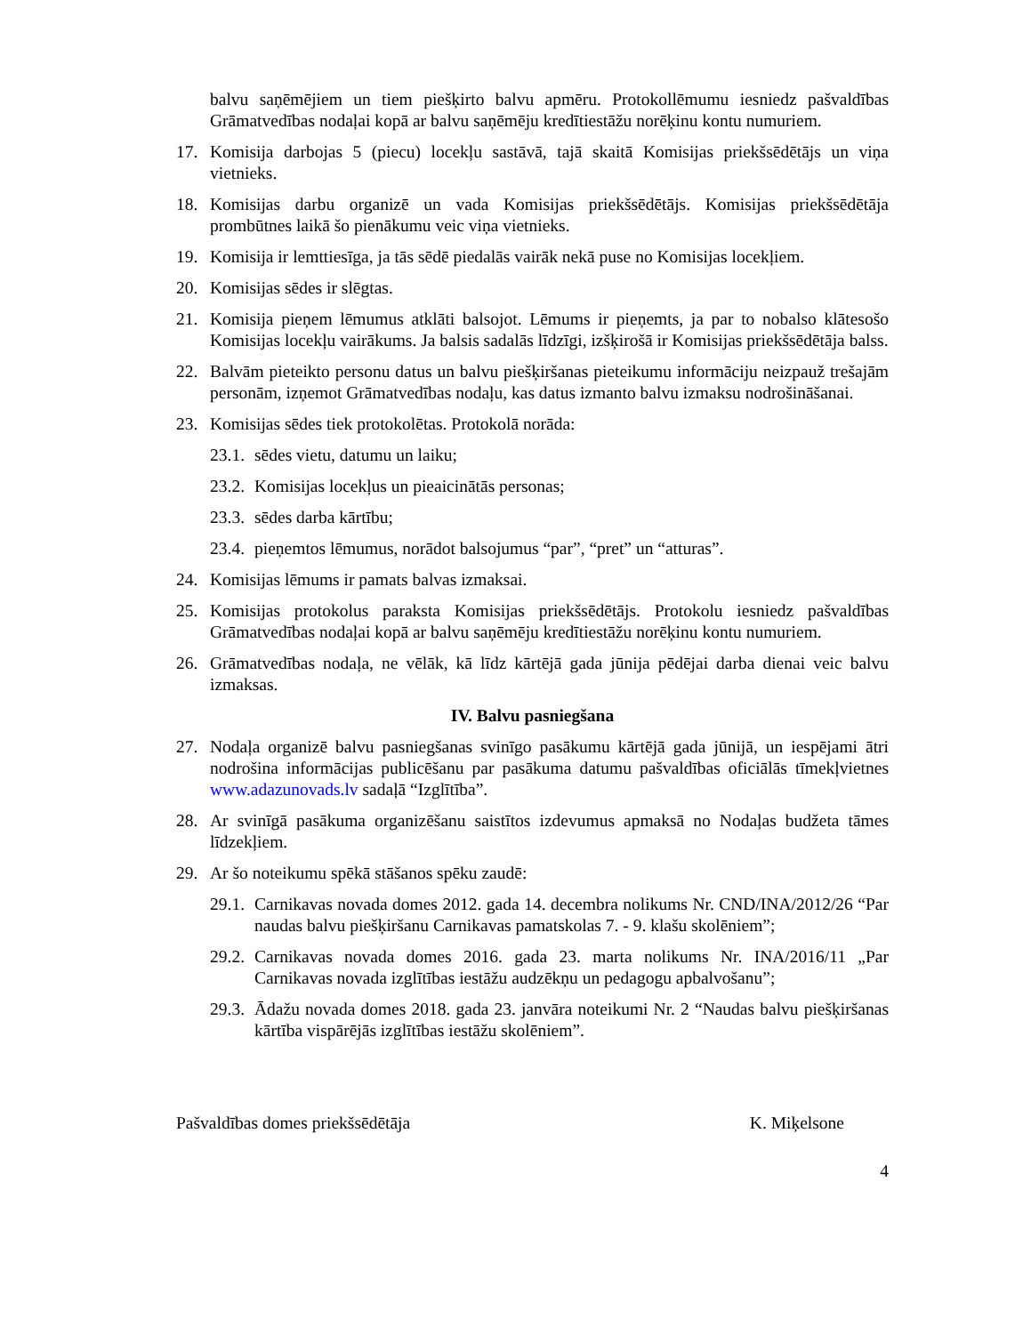balvu saņēmējiem un tiem piešķirto balvu apmēru. Protokollēmumu iesniedz pašvaldības Grāmatvedības nodaļai kopā ar balvu saņēmēju kredītiestāžu norēķinu kontu numuriem.
17. Komisija darbojas 5 (piecu) locekļu sastāvā, tajā skaitā Komisijas priekšsēdētājs un viņa vietnieks.
18. Komisijas darbu organizē un vada Komisijas priekšsēdētājs. Komisijas priekšsēdētāja prombūtnes laikā šo pienākumu veic viņa vietnieks.
19. Komisija ir lemttiesīga, ja tās sēdē piedalās vairāk nekā puse no Komisijas locekļiem.
20. Komisijas sēdes ir slēgtas.
21. Komisija pieņem lēmumus atklāti balsojot. Lēmums ir pieņemts, ja par to nobalso klātesošo Komisijas locekļu vairākums. Ja balsis sadalās līdzīgi, izšķirošā ir Komisijas priekšsēdētāja balss.
22. Balvām pieteikto personu datus un balvu piešķiršanas pieteikumu informāciju neizpauž trešajām personām, izņemot Grāmatvedības nodaļu, kas datus izmanto balvu izmaksu nodrošināšanai.
23. Komisijas sēdes tiek protokolētas. Protokolā norāda:
23.1. sēdes vietu, datumu un laiku;
23.2. Komisijas locekļus un pieaicinātās personas;
23.3. sēdes darba kārtību;
23.4. pieņemtos lēmumus, norādot balsojumus “par”, “pret” un “atturas”.
24. Komisijas lēmums ir pamats balvas izmaksai.
25. Komisijas protokolus paraksta Komisijas priekšsēdētājs. Protokolu iesniedz pašvaldības Grāmatvedības nodaļai kopā ar balvu saņēmēju kredītiestāžu norēķinu kontu numuriem.
26. Grāmatvedības nodaļa, ne vēlāk, kā līdz kārtējā gada jūnija pēdējai darba dienai veic balvu izmaksas.
IV. Balvu pasniegšana
27. Nodaļa organizē balvu pasniegšanas svinīgo pasākumu kārtējā gada jūnijā, un iespējami ātri nodrošina informācijas publicēšanu par pasākuma datumu pašvaldības oficiālās tīmekļvietnes www.adazunovads.lv sadaļā “Izglītība”.
28. Ar svinīgā pasākuma organizēšanu saistītos izdevumus apmaksā no Nodaļas budžeta tāmes līdzekļiem.
29. Ar šo noteikumu spēkā stāšanos spēku zaudē:
29.1. Carnikavas novada domes 2012. gada 14. decembra nolikums Nr. CND/INA/2012/26 “Par naudas balvu piešķiršanu Carnikavas pamatskolas 7. - 9. klašu skolēniem”;
29.2. Carnikavas novada domes 2016. gada 23. marta nolikums Nr. INA/2016/11 „Par Carnikavas novada izglītības iestāžu audzēkņu un pedagogu apbalvošanu”;
29.3. Ādažu novada domes 2018. gada 23. janvāra noteikumi Nr. 2 “Naudas balvu piešķiršanas kārtība vispārējās izglītības iestāžu skolēniem”.
Pašvaldības domes priekšsēdētāja K. Miķelsone
4